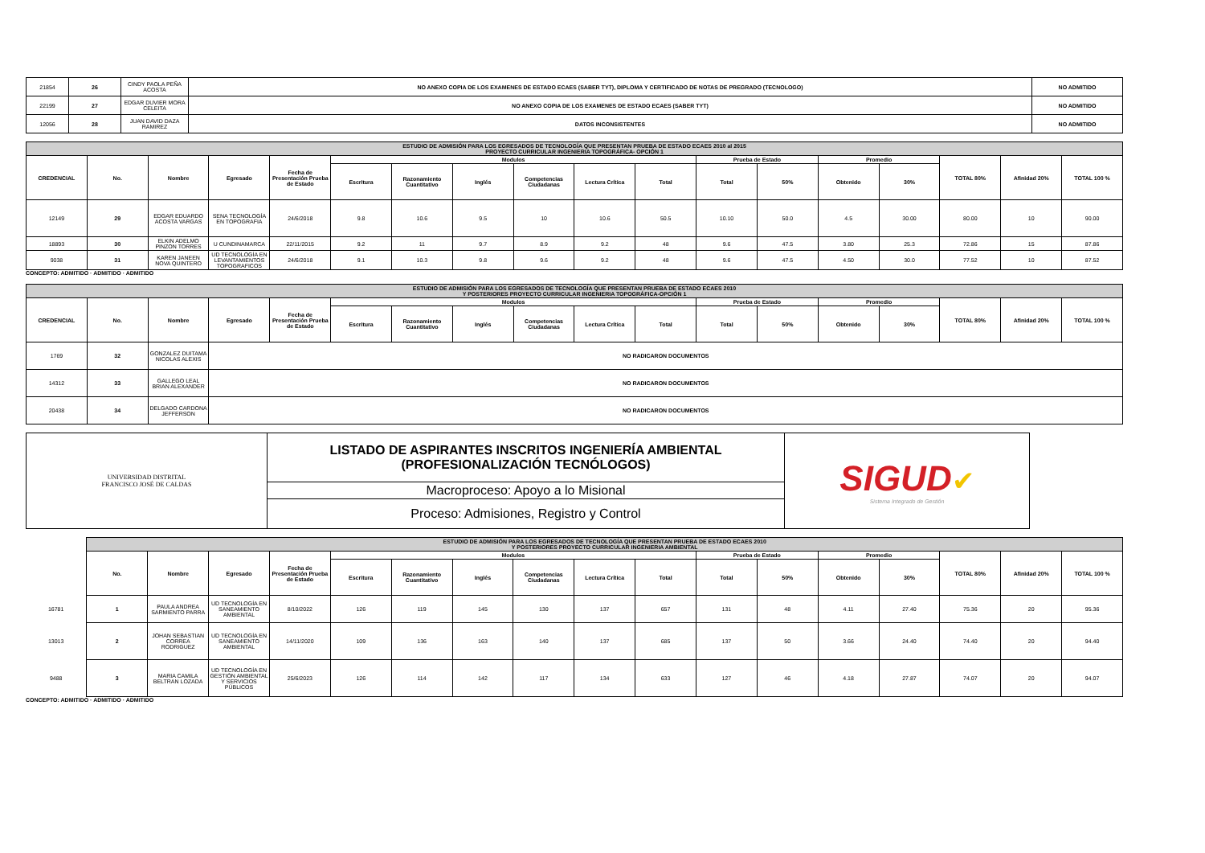| 21854 | 26 | CINDY PAOLA PEÑA ACOSTA | NO ANEXO COPIA DE LOS EXAMENES DE ESTADO ECAES (SABER TYT), DIPLOMA Y CERTIFICADO DE NOTAS DE PREGRADO (TECNOLOGO) | NO ADMITIDO |
| 22199 | 27 | EDGAR DUVIER MORA CELEITA | NO ANEXO COPIA DE LOS EXAMENES DE ESTADO ECAES (SABER TYT) | NO ADMITIDO |
| 12056 | 28 | JUAN DAVID DAZA RAMIREZ | DATOS INCONSISTENTES | NO ADMITIDO |
| ESTUDIO DE ADMISIÓN PARA LOS EGRESADOS DE TECNOLOGÍA QUE PRESENTAN PRUEBA DE ESTADO ECAES 2010 al 2015 PROYECTO CURRICULAR INGENIERIA TOPOGRÁFICA- OPCIÓN 1 | | | | | | | | | | | | | | | | | |
| CREDENCIAL | No. | Nombre | Egresado | Fecha de Presentación Prueba de Estado | Modulos | | | | | | Prueba de Estado | | Promedio | | TOTAL 80% | Afinidad 20% | TOTAL 100 % |
| | | | | | Escritura | Razonamiento Cuantitativo | Inglés | Competencias Ciudadanas | Lectura Crítica | Total | Total | 50% | Obtenido | 30% | | | |
| 12149 | 29 | EDGAR EDUARDO ACOSTA VARGAS | SENA TECNOLOGÍA EN TOPOGRAFIA | 24/6/2018 | 9.8 | 10.6 | 9.5 | 10 | 10.6 | 50.5 | 10.10 | 50.0 | 4.5 | 30.00 | 80.00 | 10 | 90.00 |
| 18893 | 30 | ELKIN ADELMO PINZON TORRES | U CUNDINAMARCA | 22/11/2015 | 9.2 | 11 | 9.7 | 8.9 | 9.2 | 48 | 9.6 | 47.5 | 3.80 | 25.3 | 72.86 | 15 | 87.86 |
| 9038 | 31 | KAREN JANEEN NOVA QUINTERO | UD TECNOLOGÍA EN LEVANTAMIENTOS TOPOGRAFICOS | 24/6/2018 | 9.1 | 10.3 | 9.8 | 9.6 | 9.2 | 48 | 9.6 | 47.5 | 4.50 | 30.0 | 77.52 | 10 | 87.52 |
CONCEPTO: ADMITIDO · ADMITIDO · ADMITIDO
| ESTUDIO DE ADMISIÓN PARA LOS EGRESADOS DE TECNOLOGÍA QUE PRESENTAN PRUEBA DE ESTADO ECAES 2010 Y POSTERIORES PROYECTO CURRICULAR INGENIERIA TOPOGRÁFICA-OPCIÓN 1 | | | | | | | | | | | | | | | | | |
| CREDENCIAL | No. | Nombre | Egresado | Fecha de Presentación Prueba de Estado | Modulos | | | | | | Prueba de Estado | | Promedio | | TOTAL 80% | Afinidad 20% | TOTAL 100 % |
| | | | | | Escritura | Razonamiento Cuantitativo | Inglés | Competencias Ciudadanas | Lectura Crítica | Total | Total | 50% | Obtenido | 30% | | | |
| 1769 | 32 | GONZALEZ DUITAMA NICOLAS ALEXIS | NO RADICARON DOCUMENTOS | | | | | | | | | | | | | | |
| 14312 | 33 | GALLEGO LEAL BRIAN ALEXANDER | NO RADICARON DOCUMENTOS | | | | | | | | | | | | | | |
| 20438 | 34 | DELGADO CARDONA JEFFERSON | NO RADICARON DOCUMENTOS | | | | | | | | | | | | | | |
| UNIVERSIDAD DISTRITAL FRANCISCO JOSÉ DE CALDAS | LISTADO DE ASPIRANTES INSCRITOS INGENIERÍA AMBIENTAL (PROFESIONALIZACIÓN TECNÓLOGOS) | SIGUD ✔ Sistema Integrado de Gestión |
| | Macroproceso: Apoyo a lo Misional | |
| | Proceso: Admisiones, Registro y Control | |
| | ESTUDIO DE ADMISIÓN PARA LOS EGRESADOS DE TECNOLOGÍA QUE PRESENTAN PRUEBA DE ESTADO ECAES 2010 Y POSTERIORES PROYECTO CURRICULAR INGENIERIA AMBIENTAL | | | | | | | | | | | | | | | | |
| | No. | Nombre | Egresado | Fecha de Presentación Prueba de Estado | Modulos | | | | | | Prueba de Estado | | Promedio | | TOTAL 80% | Afinidad 20% | TOTAL 100 % |
| | | | | | Escritura | Razonamiento Cuantitativo | Inglés | Competencias Ciudadanas | Lectura Crítica | Total | Total | 50% | Obtenido | 30% | | | |
| 16781 | 1 | PAULA ANDREA SARMIENTO PARRA | UD TECNOLOGÍA EN SANEAMIENTO AMBIENTAL | 8/10/2022 | 126 | 119 | 145 | 130 | 137 | 657 | 131 | 48 | 4.11 | 27.40 | 75.36 | 20 | 95.36 |
| 13013 | 2 | JOHAN SEBASTIAN CORREA RODRIGUEZ | UD TECNOLOGÍA EN SANEAMIENTO AMBIENTAL | 14/11/2020 | 109 | 136 | 163 | 140 | 137 | 685 | 137 | 50 | 3.66 | 24.40 | 74.40 | 20 | 94.40 |
| 9488 | 3 | MARIA CAMILA BELTRAN LOZADA | UD TECNOLOGÍA EN GESTIÓN AMBIENTAL Y SERVICIOS PÚBLICOS | 25/6/2023 | 126 | 114 | 142 | 117 | 134 | 633 | 127 | 46 | 4.18 | 27.87 | 74.07 | 20 | 94.07 |
CONCEPTO: ADMITIDO · ADMITIDO · ADMITIDO